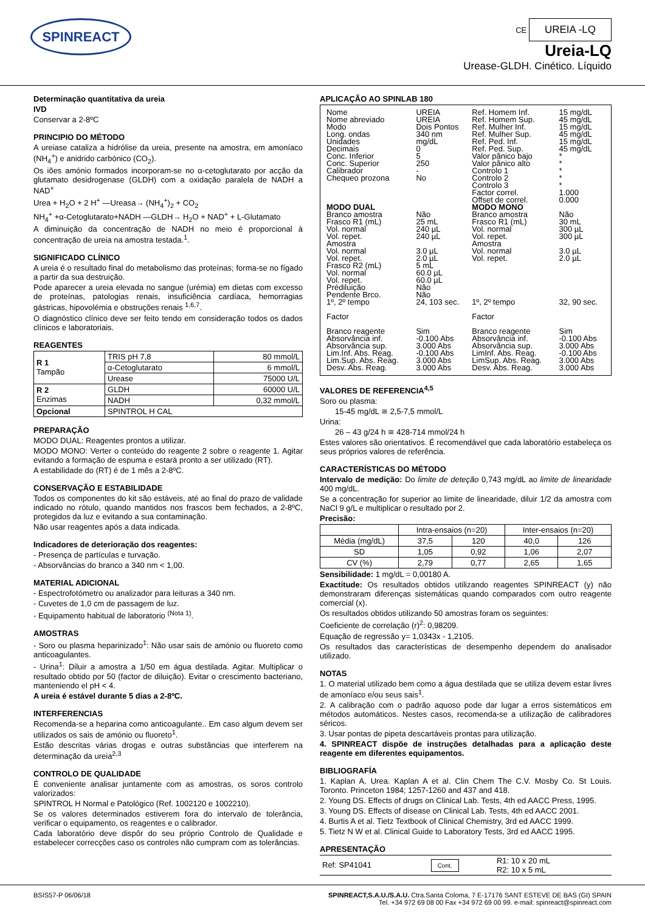SPINREACT
CE UREIA -LQ
Ureia-LQ
Urease-GLDH. Cinético. Líquido
Determinação quantitativa da ureia
IVD
Conservar a 2-8ºC
PRINCIPIO DO MÉTODO
A ureiase cataliza a hidrólise da ureia, presente na amostra, em amoníaco (NH<sub>4</sub><sup>+</sup>) e anidrido carbónico (CO<sub>2</sub>).
Os iões amónio formados incorporam-se no α-cetoglutarato por acção da glutamato desidrogenase (GLDH) com a oxidação paralela de NADH a NAD<sup>+</sup>
Urea + H<sub>2</sub>O + 2 H<sup>+</sup> —Ureasa→ (NH<sub>4</sub><sup>+</sup>)<sub>2</sub> + CO<sub>2</sub>
NH<sub>4</sub><sup>+</sup> +α-Cetoglutarato+NADH —GLDH→ H<sub>2</sub>O + NAD<sup>+</sup> + L-Glutamato
A diminuição da concentração de NADH no meio é proporcional à concentração de ureia na amostra testada.<sup>1</sup>.
SIGNIFICADO CLÍNICO
A ureia é o resultado final do metabolismo das proteínas; forma-se no fígado a partir da sua destruição.
Pode aparecer a ureia elevada no sangue (urémia) em dietas com excesso de proteínas, patologias renais, insuficiência cardíaca, hemorragias gástricas, hipovolémia e obstruções renais <sup>1,6,7</sup>.
O diagnóstico clínico deve ser feito tendo em consideração todos os dados clínicos e laboratoriais.
REAGENTES
| R 1 Tampão | TRIS pH 7,8 | 80 mmol/L |
| | α-Cetoglutarato | 6 mmol/L |
| | Urease | 75000 U/L |
| R 2 Enzimas | GLDH | 60000 U/L |
| | NADH | 0,32 mmol/L |
| Opcional | SPINTROL H CAL | |
PREPARAÇÃO
MODO DUAL: Reagentes prontos a utilizar.
MODO MONO: Verter o conteúdo do reagente 2 sobre o reagente 1. Agitar evitando a formação de espuma e estará pronto a ser utilizado (RT).
A estabilidade do (RT) é de 1 mês a 2-8ºC.
CONSERVAÇÃO E ESTABILIDADE
Todos os componentes do kit são estáveis, até ao final do prazo de validade indicado no rótulo, quando mantidos nos frascos bem fechados, a 2-8ºC, protegidos da luz e evitando a sua contaminação.
Não usar reagentes após a data indicada.
Indicadores de deterioração dos reagentes:
- Presença de partículas e turvação.
- Absorvâncias do branco a 340 nm < 1,00.
MATERIAL ADICIONAL
- Espectrofotómetro ou analizador para leituras a 340 nm.
- Cuvetes de 1,0 cm de passagem de luz.
- Equipamento habitual de laboratorio <sup>(Nota 1)</sup>.
AMOSTRAS
- Soro ou plasma heparinizado<sup>1</sup>: Não usar sais de amónio ou fluoreto como anticoagulantes.
- Urina<sup>1</sup>: Diluir a amostra a 1/50 em água destilada. Agitar. Multiplicar o resultado obtido por 50 (factor de diluição). Evitar o crescimento bacteriano, manteniendo el pH < 4.
A ureia é estável durante 5 dias a 2-8ºC.
INTERFERENCIAS
Recomenda-se a heparina como anticoagulante.. Em caso algum devem ser utilizados os sais de amónio ou fluoreto<sup>1</sup>.
Estão descritas várias drogas e outras substâncias que interferem na determinação da ureia<sup>2,3</sup>
CONTROLO DE QUALIDADE
É conveniente analisar juntamente com as amostras, os soros controlo valorizados:
SPINTROL H Normal e Patológico (Ref. 1002120 e 1002210).
Se os valores determinados estiverem fora do intervalo de tolerância, verificar o equipamento, os reagentes e o calibrador.
Cada laboratório deve dispôr do seu próprio Controlo de Qualidade e estabelecer correcções caso os controles não cumpram com as tolerâncias.
APLICAÇÃO AO SPINLAB 180
| Nome Nome abreviado Modo Long. ondas Unidades Decimais Conc. Inferior Conc. Superior Calibrador Chequeo prozona | UREIA UREIA Dois Pontos 340 nm mg/dL 0 5 250 - No | Ref. Homem Inf. Ref. Homem Sup. Ref. Mulher Inf. Ref. Mulher Sup. Ref. Ped. Inf. Ref. Ped. Sup. Valor pânico bajo Valor pânico alto Controlo 1 Controlo 2 Controlo 3 Factor correl. Offset de correl. | 15 mg/dL 45 mg/dL 15 mg/dL 45 mg/dL 15 mg/dL 45 mg/dL * * * * * 1.000 0.000 |
| MODO DUAL | | MODO MONO | |
| Branco amostra Frasco R1 (mL) Vol. normal Vol. repet. Amostra Vol. normal Vol. repet. Frasco R2 (mL) Vol. normal Vol. repet. Prédiluição Pendente Brco. 1º, 2º tempo Factor Branco reagente Absorvância inf. Absorvância sup. Lim.Inf. Abs. Reag. Lim.Sup. Abs. Reag. Desv. Abs. Reag. | Não 25 mL 240 µL 240 µL 3.0 µL 2.0 µL 5 mL 60.0 µL 60.0 µL Não Não 24, 103 sec. Sim -0.100 Abs 3.000 Abs -0.100 Abs 3.000 Abs 3.000 Abs | Branco amostra Frasco R1 (mL) Vol. normal Vol. repet. Amostra Vol. normal Vol. repet. 1º, 2º tempo Factor Branco reagente Absorvância inf. Absorvância sup. LimInf. Abs. Reag. LimSup. Abs. Reag. Desv. Abs. Reag. | Não 30 mL 300 µL 300 µL 3.0 µL 2.0 µL 32, 90 sec. Sim -0.100 Abs 3.000 Abs -0.100 Abs 3.000 Abs 3.000 Abs |
VALORES DE REFERENCIA<sup>4,5</sup>
Soro ou plasma:
15-45 mg/dL ≅ 2,5-7,5 mmol/L
Urina:
26 – 43 g/24 h ≅ 428-714 mmol/24 h
Estes valores são orientativos. É recomendável que cada laboratório estabeleça os seus próprios valores de referência.
CARACTERÍSTICAS DO MÉTODO
Intervalo de medição: Do limite de deteção 0,743 mg/dL ao limite de linearidade 400 mg/dL.
Se a concentração for superior ao limite de linearidade, diluir 1/2 da amostra com NaCl 9 g/L e multiplicar o resultado por 2.
Precisão:
| | Intra-ensaios (n=20) | | Inter-ensaios (n=20) | |
| Média (mg/dL) | 37,5 | 120 | 40,0 | 126 |
| SD | 1,05 | 0,92 | 1,06 | 2,07 |
| CV (%) | 2,79 | 0,77 | 2,65 | 1,65 |
Sensibilidade: 1 mg/dL = 0,00180 A.
Exactitude: Os resultados obtidos utilizando reagentes SPINREACT (y) não demonstraram diferenças sistemáticas quando comparados com outro reagente comercial (x).
Os resultados obtidos utilizando 50 amostras foram os seguintes:
Coeficiente de correlação (r)<sup>2</sup>: 0,98209.
Equação de regressão y= 1,0343x - 1,2105.
Os resultados das características de desempenho dependem do analisador utilizado.
NOTAS
1. O material utilizado bem como a água destilada que se utiliza devem estar livres de amoníaco e/ou seus sais<sup>1</sup>.
2. A calibração com o padrão aquoso pode dar lugar a erros sistemáticos em métodos automáticos. Nestes casos, recomenda-se a utilização de calibradores séricos.
3. Usar pontas de pipeta descartáveis prontas para utilização.
4. SPINREACT dispõe de instruções detalhadas para a aplicação deste reagente em diferentes equipamentos.
BIBLIOGRAFÍA
1. Kaplan A. Urea. Kaplan A et al. Clin Chem The C.V. Mosby Co. St Louis. Toronto. Princeton 1984; 1257-1260 and 437 and 418.
2. Young DS. Effects of drugs on Clinical Lab. Tests, 4th ed AACC Press, 1995.
3. Young DS. Effects of disease on Clinical Lab. Tests, 4th ed AACC 2001.
4. Burtis A et al. Tietz Textbook of Clinical Chemistry, 3rd ed AACC 1999.
5. Tietz N W et al. Clinical Guide to Laboratory Tests, 3rd ed AACC 1995.
APRESENTAÇÃO
| Ref: SP41041 | Cont. | R1: 10 x 20 mL R2: 10 x 5 mL |
BSIS57-P 06/06/18 SPINREACT,S.A.U./S.A.U. Ctra.Santa Coloma, 7 E-17176 SANT ESTEVE DE BAS (GI) SPAIN
Tel. +34 972 69 08 00 Fax +34 972 69 00 99. e-mail: spinreact@spinreact.com